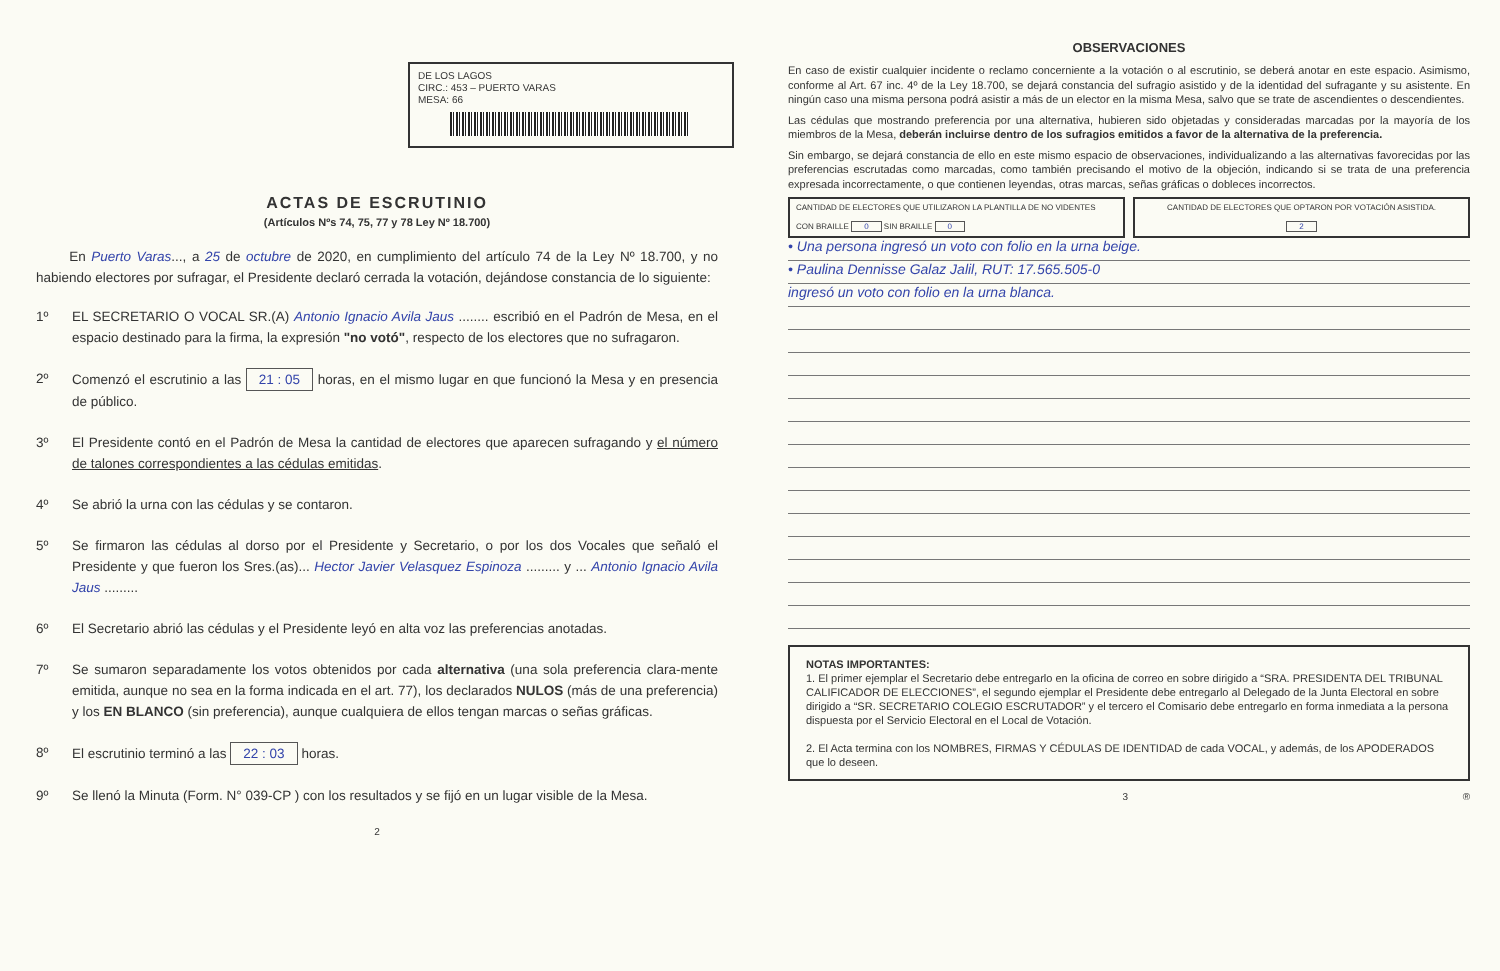DE LOS LAGOS
CIRC.: 453 – PUERTO VARAS
MESA: 66
ACTAS DE ESCRUTINIO
(Artículos Nºs 74, 75, 77 y 78 Ley Nº 18.700)
En Puerto Varas..., a 25 de octubre de 2020, en cumplimiento del artículo 74 de la Ley Nº 18.700, y no habiendo electores por sufragar, el Presidente declaró cerrada la votación, dejándose constancia de lo siguiente:
1º EL SECRETARIO O VOCAL SR.(A) Antonio Ignacio Avila Jaus ........ escribió en el Padrón de Mesa, en el espacio destinado para la firma, la expresión "no votó", respecto de los electores que no sufragaron.
2º Comenzó el escrutinio a las 21 : 05 horas, en el mismo lugar en que funcionó la Mesa y en presencia de público.
3º El Presidente contó en el Padrón de Mesa la cantidad de electores que aparecen sufragando y el número de talones correspondientes a las cédulas emitidas.
4º Se abrió la urna con las cédulas y se contaron.
5º Se firmaron las cédulas al dorso por el Presidente y Secretario, o por los dos Vocales que señaló el Presidente y que fueron los Sres.(as)... Hector Javier Velasquez Espinoza ......... y ... Antonio Ignacio Avila Jaus .........
6º El Secretario abrió las cédulas y el Presidente leyó en alta voz las preferencias anotadas.
7º Se sumaron separadamente los votos obtenidos por cada alternativa (una sola preferencia clara-mente emitida, aunque no sea en la forma indicada en el art. 77), los declarados NULOS (más de una preferencia) y los EN BLANCO (sin preferencia), aunque cualquiera de ellos tengan marcas o señas gráficas.
8º El escrutinio terminó a las 22 : 03 horas.
9º Se llenó la Minuta (Form. N° 039-CP ) con los resultados y se fijó en un lugar visible de la Mesa.
2
OBSERVACIONES
En caso de existir cualquier incidente o reclamo concerniente a la votación o al escrutinio, se deberá anotar en este espacio. Asimismo, conforme al Art. 67 inc. 4º de la Ley 18.700, se dejará constancia del sufragio asistido y de la identidad del sufragante y su asistente. En ningún caso una misma persona podrá asistir a más de un elector en la misma Mesa, salvo que se trate de ascendientes o descendientes.
Las cédulas que mostrando preferencia por una alternativa, hubieren sido objetadas y consideradas marcadas por la mayoría de los miembros de la Mesa, deberán incluirse dentro de los sufragios emitidos a favor de la alternativa de la preferencia.
Sin embargo, se dejará constancia de ello en este mismo espacio de observaciones, individualizando a las alternativas favorecidas por las preferencias escrutadas como marcadas, como también precisando el motivo de la objeción, indicando si se trata de una preferencia expresada incorrectamente, o que contienen leyendas, otras marcas, señas gráficas o dobleces incorrectos.
CANTIDAD DE ELECTORES QUE UTILIZARON LA PLANTILLA DE NO VIDENTES
CON BRAILLE 0 SIN BRAILLE 0
CANTIDAD DE ELECTORES QUE OPTARON POR VOTACIÓN ASISTIDA.
2
• Una persona ingresó un voto con folio en la urna beige.
• Paulina Dennisse Galaz Jalil, RUT: 17.565.505-0
ingresó un voto con folio en la urna blanca.
NOTAS IMPORTANTES:
1. El primer ejemplar el Secretario debe entregarlo en la oficina de correo en sobre dirigido a “SRA. PRESIDENTA DEL TRIBUNAL CALIFICADOR DE ELECCIONES”, el segundo ejemplar el Presidente debe entregarlo al Delegado de la Junta Electoral en sobre dirigido a “SR. SECRETARIO COLEGIO ESCRUTADOR” y el tercero el Comisario debe entregarlo en forma inmediata a la persona dispuesta por el Servicio Electoral en el Local de Votación.
2. El Acta termina con los NOMBRES, FIRMAS Y CÉDULAS DE IDENTIDAD de cada VOCAL, y además, de los APODERADOS que lo deseen.
3 ®